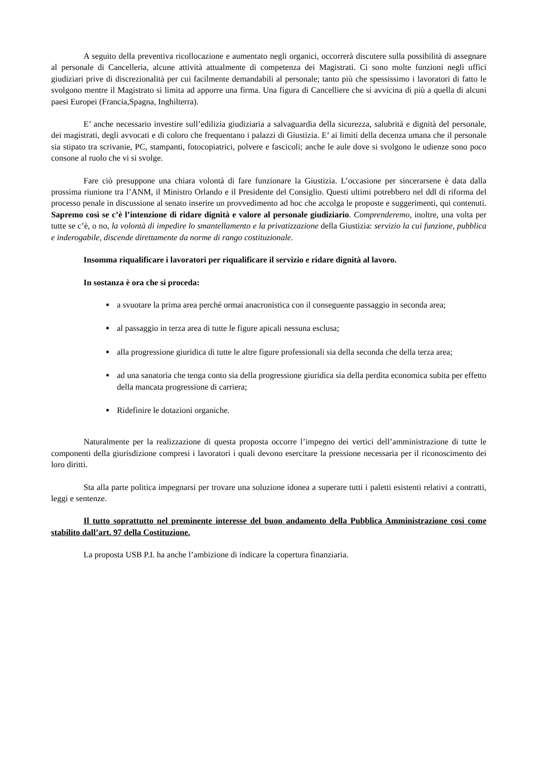A seguito della preventiva ricollocazione e aumentato negli organici, occorrerà discutere sulla possibilità di assegnare al personale di Cancelleria, alcune attività attualmente di competenza dei Magistrati. Ci sono molte funzioni negli uffici giudiziari prive di discrezionalità per cui facilmente demandabili al personale; tanto più che spessissimo i lavoratori di fatto le svolgono mentre il Magistrato si limita ad apporre una firma. Una figura di Cancelliere che si avvicina di più a quella di alcuni paesi Europei (Francia,Spagna, Inghilterra).
E’ anche necessario investire sull’edilizia giudiziaria a salvaguardia della sicurezza, salubrità e dignità del personale, dei magistrati, degli avvocati e di coloro che frequentano i palazzi di Giustizia. E’ ai limiti della decenza umana che il personale sia stipato tra scrivanie, PC, stampanti, fotocopiatrici, polvere e fascicoli; anche le aule dove si svolgono le udienze sono poco consone al ruolo che vi si svolge.
Fare ciò presuppone una chiara volontà di fare funzionare la Giustizia. L’occasione per sincerarsene è data dalla prossima riunione tra l’ANM, il Ministro Orlando e il Presidente del Consiglio. Questi ultimi potrebbero nel ddl di riforma del processo penale in discussione al senato inserire un provvedimento ad hoc che accolga le proposte e suggerimenti, qui contenuti. Sapremo così se c’è l’intenzione di ridare dignità e valore al personale giudiziario. Comprenderemo, inoltre, una volta per tutte se c’è, o no, la volontà di impedire lo smantellamento e la privatizzazione della Giustizia: servizio la cui funzione, pubblica e inderogabile, discende direttamente da norme di rango costituzionale.
Insomma riqualificare i lavoratori per riqualificare il servizio e ridare dignità al lavoro.
In sostanza è ora che si proceda:
a svuotare la prima area perché ormai anacronistica con il conseguente passaggio in seconda area;
al passaggio in terza area di tutte le figure apicali nessuna esclusa;
alla progressione giuridica di tutte le altre figure professionali sia della seconda che della terza area;
ad una sanatoria che tenga conto sia della progressione giuridica sia della perdita economica subita per effetto della mancata progressione di carriera;
Ridefinire le dotazioni organiche.
Naturalmente per la realizzazione di questa proposta occorre l’impegno dei vertici dell’amministrazione di tutte le componenti della giurisdizione compresi i lavoratori i quali devono esercitare la pressione necessaria per il riconoscimento dei loro diritti.
Sta alla parte politica impegnarsi per trovare una soluzione idonea a superare tutti i paletti esistenti relativi a contratti, leggi e sentenze.
Il tutto soprattutto nel preminente interesse del buon andamento della Pubblica Amministrazione così come stabilito dall’art. 97 della Costituzione.
La proposta USB P.I. ha anche l’ambizione di indicare la copertura finanziaria.